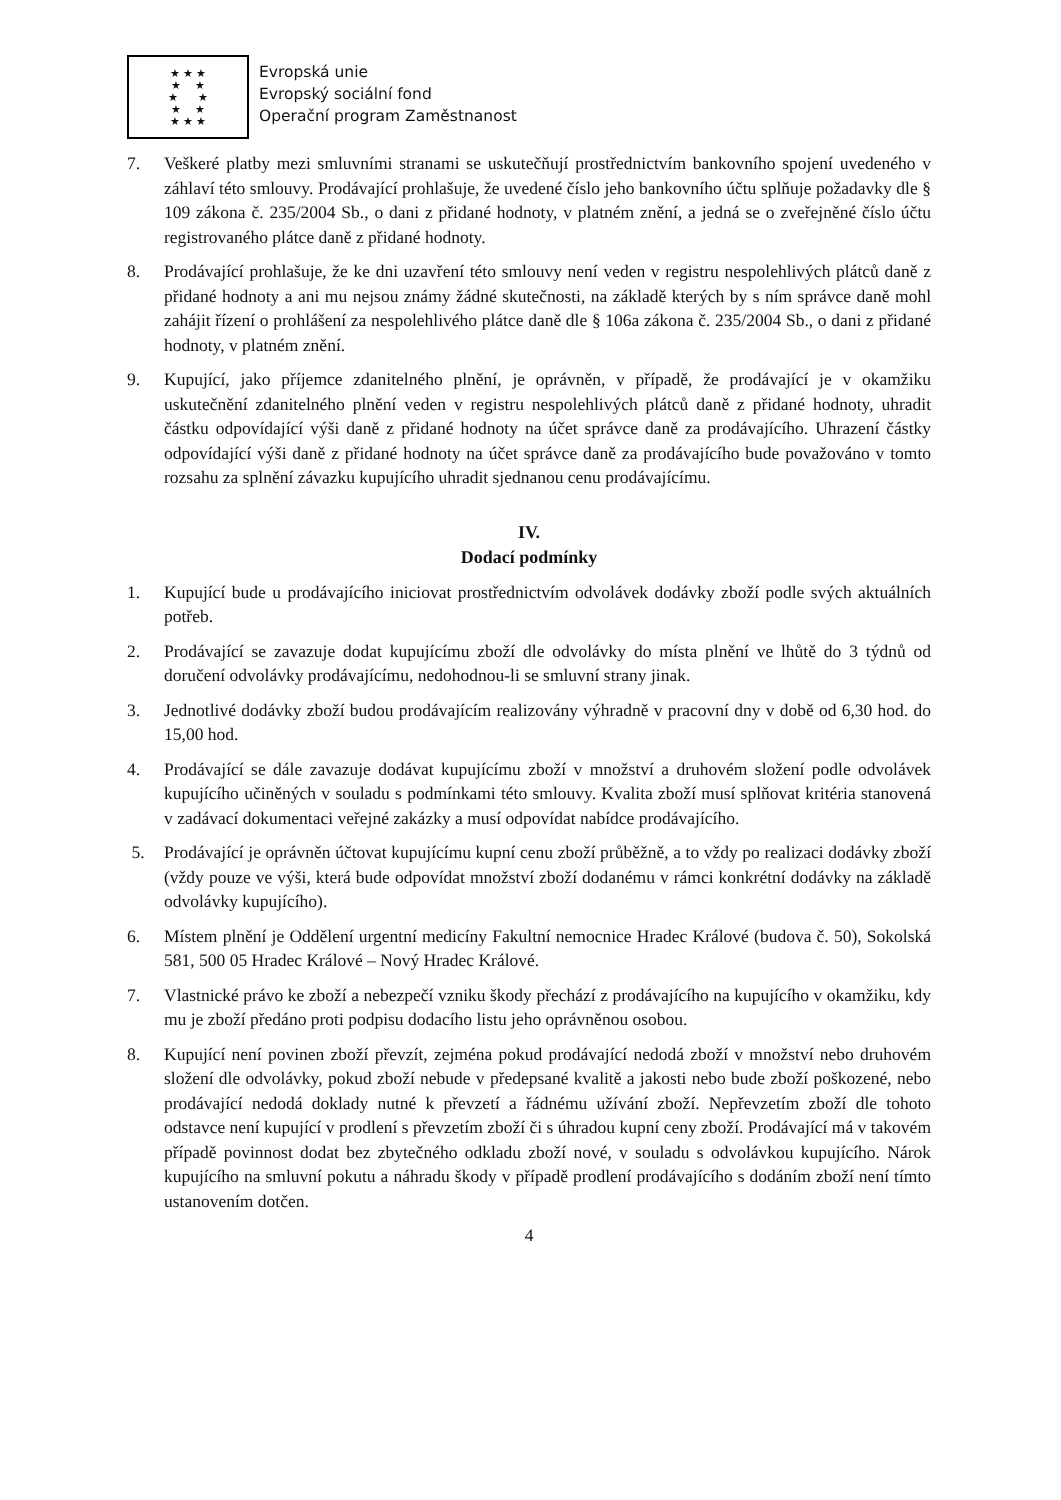★ ★ ★
★ ★
★ ★
★ ★
★ ★ ★
Evropská unie
Evropský sociální fond
Operační program Zaměstnanost
7. Veškeré platby mezi smluvními stranami se uskutečňují prostřednictvím bankovního spojení uvedeného v záhlaví této smlouvy. Prodávající prohlašuje, že uvedené číslo jeho bankovního účtu splňuje požadavky dle § 109 zákona č. 235/2004 Sb., o dani z přidané hodnoty, v platném znění, a jedná se o zveřejněné číslo účtu registrovaného plátce daně z přidané hodnoty.
8. Prodávající prohlašuje, že ke dni uzavření této smlouvy není veden v registru nespolehlivých plátců daně z přidané hodnoty a ani mu nejsou známy žádné skutečnosti, na základě kterých by s ním správce daně mohl zahájit řízení o prohlášení za nespolehlivého plátce daně dle § 106a zákona č. 235/2004 Sb., o dani z přidané hodnoty, v platném znění.
9. Kupující, jako příjemce zdanitelného plnění, je oprávněn, v případě, že prodávající je v okamžiku uskutečnění zdanitelného plnění veden v registru nespolehlivých plátců daně z přidané hodnoty, uhradit částku odpovídající výši daně z přidané hodnoty na účet správce daně za prodávajícího. Uhrazení částky odpovídající výši daně z přidané hodnoty na účet správce daně za prodávajícího bude považováno v tomto rozsahu za splnění závazku kupujícího uhradit sjednanou cenu prodávajícímu.
IV.
Dodací podmínky
1. Kupující bude u prodávajícího iniciovat prostřednictvím odvolávek dodávky zboží podle svých aktuálních potřeb.
2. Prodávající se zavazuje dodat kupujícímu zboží dle odvolávky do místa plnění ve lhůtě do 3 týdnů od doručení odvolávky prodávajícímu, nedohodnou-li se smluvní strany jinak.
3. Jednotlivé dodávky zboží budou prodávajícím realizovány výhradně v pracovní dny v době od 6,30 hod. do 15,00 hod.
4. Prodávající se dále zavazuje dodávat kupujícímu zboží v množství a druhovém složení podle odvolávek kupujícího učiněných v souladu s podmínkami této smlouvy. Kvalita zboží musí splňovat kritéria stanovená v zadávací dokumentaci veřejné zakázky a musí odpovídat nabídce prodávajícího.
5. Prodávající je oprávněn účtovat kupujícímu kupní cenu zboží průběžně, a to vždy po realizaci dodávky zboží (vždy pouze ve výši, která bude odpovídat množství zboží dodanému v rámci konkrétní dodávky na základě odvolávky kupujícího).
6. Místem plnění je Oddělení urgentní medicíny Fakultní nemocnice Hradec Králové (budova č. 50), Sokolská 581, 500 05 Hradec Králové – Nový Hradec Králové.
7. Vlastnické právo ke zboží a nebezpečí vzniku škody přechází z prodávajícího na kupujícího v okamžiku, kdy mu je zboží předáno proti podpisu dodacího listu jeho oprávněnou osobou.
8. Kupující není povinen zboží převzít, zejména pokud prodávající nedodá zboží v množství nebo druhovém složení dle odvolávky, pokud zboží nebude v předepsané kvalitě a jakosti nebo bude zboží poškozené, nebo prodávající nedodá doklady nutné k převzetí a řádnému užívání zboží. Nepřevzetím zboží dle tohoto odstavce není kupující v prodlení s převzetím zboží či s úhradou kupní ceny zboží. Prodávající má v takovém případě povinnost dodat bez zbytečného odkladu zboží nové, v souladu s odvolávkou kupujícího. Nárok kupujícího na smluvní pokutu a náhradu škody v případě prodlení prodávajícího s dodáním zboží není tímto ustanovením dotčen.
4